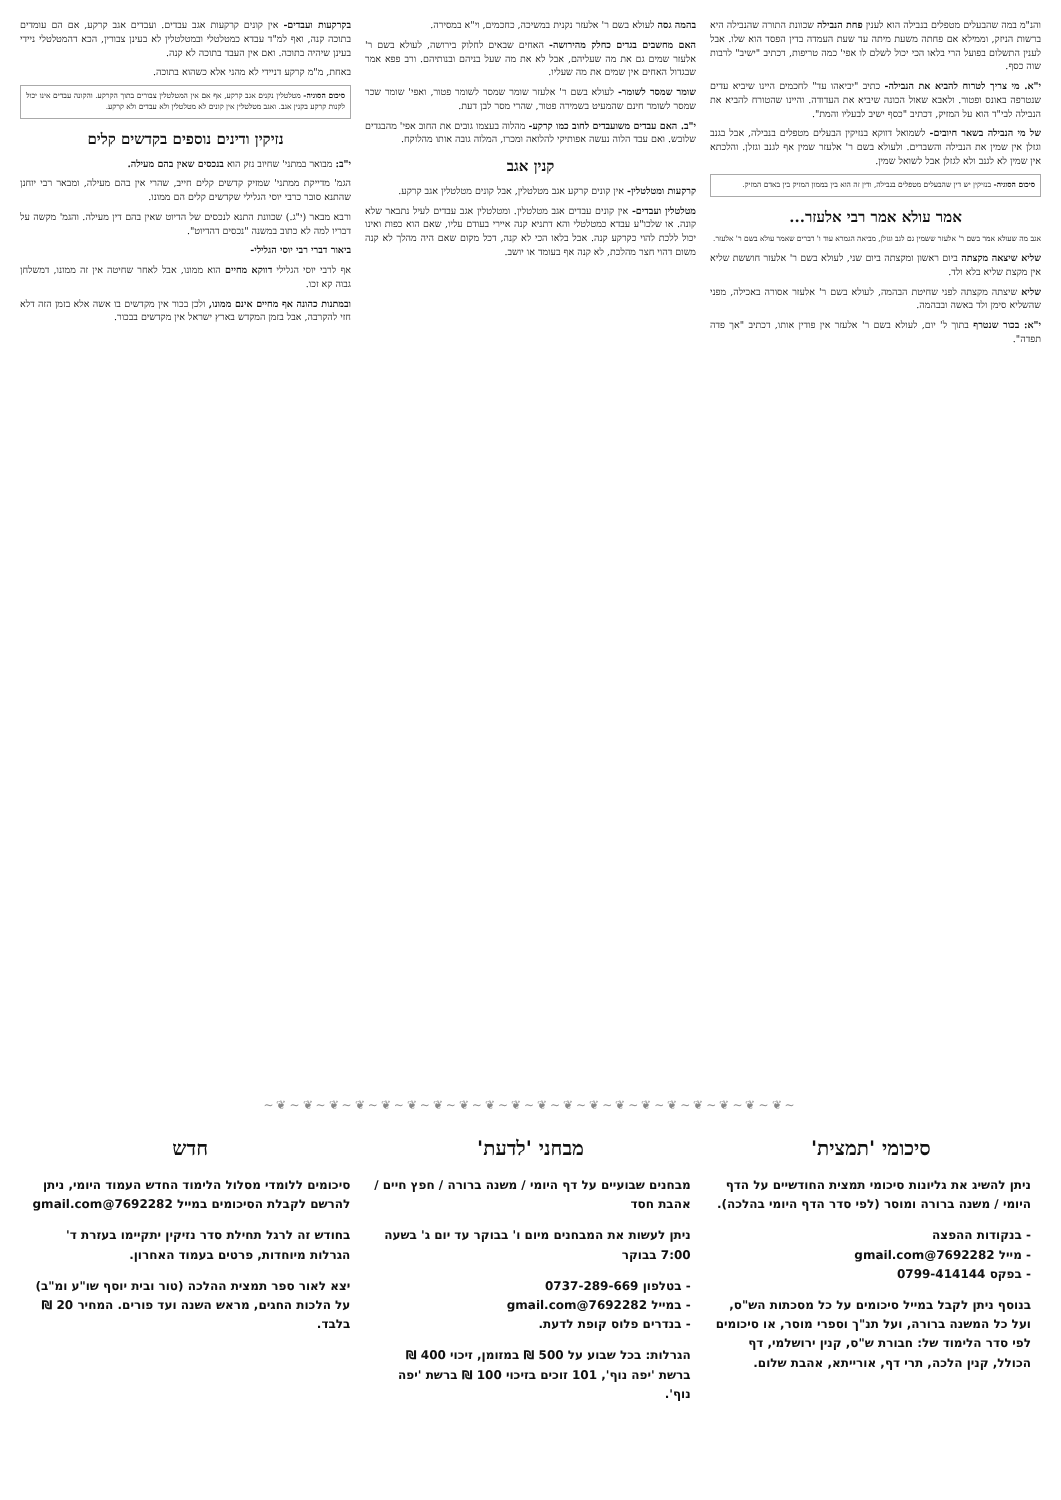והנ"מ במה שהבעלים מטפלים בנבילה הוא לענין פחת הנבילה שכוונת התורה שהנבילה היא ברשות הניזק, וממילא אם פחתה משעת מיתה עד שעת העמדה בדין הפסד הוא שלו. אבל לענין התשלום בפועל הרי בלאו הכי יכול לשלם לו אפי' כמה טריפות, דכתיב "ישיב" לרבות שוה כסף.
י"א. מי צריך לטרוח להביא את הנבילה- כתיב "יביאהו עד" לחכמים היינו שיביא עדים שנטרפה באונס ופטור. ולאבא שאול הכונה שיביא את העדודה. והיינו שהטורח להביא את הנבילה לבי"ד הוא על המזיק, דכתיב "כסף ישיב לבעליו והמת".
של מי הנבילה בשאר חיובים- לשמואל דווקא בנזיקין הבעלים מטפלים בנבילה, אבל בגנב וגזלן אין שמין את הנבילה והשברים. ולעולא בשם ר' אלעזר שמין אף לגנב וגזלן. והלכתא אין שמין לא לגנב ולא לגזלן אבל לשואל שמין.
סיכום הסוגיה- בנזיקין יש דין שהבעלים מטפלים בנבילה, ודין זה הוא בין בממון המזיק בין באדם המזיק.
אמר עולא אמר רבי אלעזר...
אגב מה שעולא אמר בשם ר' אלעזר ששמין גם לגב וגזלן, מביאה הגמרא עוד ו' דברים שאמר עולא בשם ר' אלעזר.
שליא שיצאה מקצתה ביום ראשון ומקצתה ביום שני, לעולא בשם ר' אלעזר חוששת שליא אין מקצת שליא בלא ולד.
שליא שיצתה מקצתה לפני שחיטת הבהמה, לעולא בשם ר' אלעזר אסורה באכילה, מפני שהשליא סימן ולד באשה ובבהמה.
י"א: בכור שנטרף בתוך ל' יום, לעולא בשם ר' אלעזר אין פודין אותו, דכתיב "אך פדה תפדה".
בהמה גסה לעולא בשם ר' אלעזר נקנית במשיכה, כחכמים, וי"א במסירה.
האם מחשבים בגדים כחלק מהירושה- האחים שבאים לחלוק בירושה, לעולא בשם ר' אלעזר שמים גם את מה שעליהם, אבל לא את מה שעל בניהם ובנותיהם. ורב פפא אמר שבגדול האחים אין שמים את מה שעליו.
שומר שמסר לשומר- לעולא בשם ר' אלעזר שומר שמסר לשומר פטור, ואפי' שומר שכר שמסר לשומר חינם שהמעיט בשמירה פטור, שהרי מסר לבן דעת.
י"ב. האם עבדים משועבדים לחוב כמו קרקע- מהלוה בעצמו גובים את החוב אפי' מהבגדים שלובש. ואם עבד הלוה נעשה אפותיקי להלואה ומכרו, המלוה גובה אותו מהלוקח.
קנין אגב
קרקעות ומטלטלין- אין קונים קרקע אגב מטלטלין, אבל קונים מטלטלין אגב קרקע.
מטלטלין ועבדים- אין קונים עבדים אגב מטלטלין. ומטלטלין אגב עבדים לעיל נתבאר שלא קונה. או שלכו"ע עבדא כמטלטלי והא דתניא קנה איירי בעודם עליו, שאם הוא כפות ואינו יכול ללכת להוי כקרקע קנה. אבל בלאו הכי לא קנה, דכל מקום שאם היה מהלך לא קנה משום דהוי חצר מהלכת, לא קנה אף בעומד או יושב.
בקרקעות ועבדים- אין קונים קרקעות אגב עבדים. ועבדים אגב קרקע, אם הם עומדים בתוכה קנה, ואף למ"ד עבדא כמטלטלי ובמטלטלין לא בעינן צבורין, הכא דהמטלטלי ניידי בעינן שיהיה בתוכה. ואם אין העבד בתוכה לא קנה.
באחת, מ"מ קרקע דניידי לא מהני אלא כשהוא בתוכה.
סיכום הסוגיה- מטלטלין נקנים אגב קרקע, אף אם אין המטלטלין צבורים בתוך הקרקע. והקונה עבדים אינו יכול לקנות קרקע בקנין אגב. ואגב מטלטלין אין קונים לא מטלטלין ולא עבדים ולא קרקע.
נזיקין ודינים נוספים בקדשים קלים
י"ב: מבואר במתני' שחיוב נזק הוא בנכסים שאין בהם מעילה.
הגמ' מדייקת ממתני' שמזיק קדשים קלים חייב, שהרי אין בהם מעילה, ומבאר רבי יוחנן שהתנא סובר כרבי יוסי הגלילי שקדשים קלים הם ממונו.
ורבא מבאר (י"ג.) שכוונת התנא לנכסים של הדיוט שאין בהם דין מעילה. והגמ' מקשה על דבריו למה לא כתוב במשנה "נכסים דהדיוט".
ביאור דברי רבי יוסי הגלילי-
אף לרבי יוסי הגלילי דווקא מחיים הוא ממונו, אבל לאחר שחיטה אין זה ממונו, דמשלחן גבוה קא זכו.
ובמתנות כהונה אף מחיים אינם ממונו, ולכן בכור אין מקדשים בו אשה אלא בזמן הזה דלא חזי להקרבה, אבל בזמן המקדש בארץ ישראל אין מקדשים בבכור.
∽❦∽❦∽❦∽❦∽❦∽❦∽❦∽❦∽❦∽❦∽❦∽❦∽❦∽❦∽❦∽❦∽❦∽❦∽❦∽❦∽
סיכומי 'תמצית'
ניתן להשיג את גליונות סיכומי תמצית החודשיים על הדף היומי / משנה ברורה ומוסר (לפי סדר הדף היומי בהלכה).
- בנקודות ההפצה
- מייל 7692282@gmail.com
- בפקס 0799-414144
בנוסף ניתן לקבל במייל סיכומים על כל מסכתות הש"ס, ועל כל המשנה ברורה, ועל תנ"ך וספרי מוסר, או סיכומים לפי סדר הלימוד של: חבורת ש"ס, קנין ירושלמי, דף הכולל, קנין הלכה, תרי דף, אורייתא, אהבת שלום.
מבחני 'לדעת'
מבחנים שבועיים על דף היומי / משנה ברורה / חפץ חיים / אהבת חסד
ניתן לעשות את המבחנים מיום ו' בבוקר עד יום ג' בשעה 7:00 בבוקר
- בטלפון 0737-289-669
- במייל 7692282@gmail.com
- בנדרים פלוס קופת לדעת.
הגרלות: בכל שבוע על 500 ₪ במזומן, זיכוי 400 ₪ ברשת 'יפה נוף', 101 זוכים בזיכוי 100 ₪ ברשת 'יפה נוף'.
חדש
סיכומים ללומדי מסלול הלימוד החדש העמוד היומי, ניתן להרשם לקבלת הסיכומים במייל 7692282@gmail.com
בחודש זה לרגל תחילת סדר נזיקין יתקיימו בעזרת ד' הגרלות מיוחדות, פרטים בעמוד האחרון.
יצא לאור ספר תמצית ההלכה (טור ובית יוסף שו"ע ומ"ב) על הלכות החגים, מראש השנה ועד פורים. המחיר 20 ₪ בלבד.